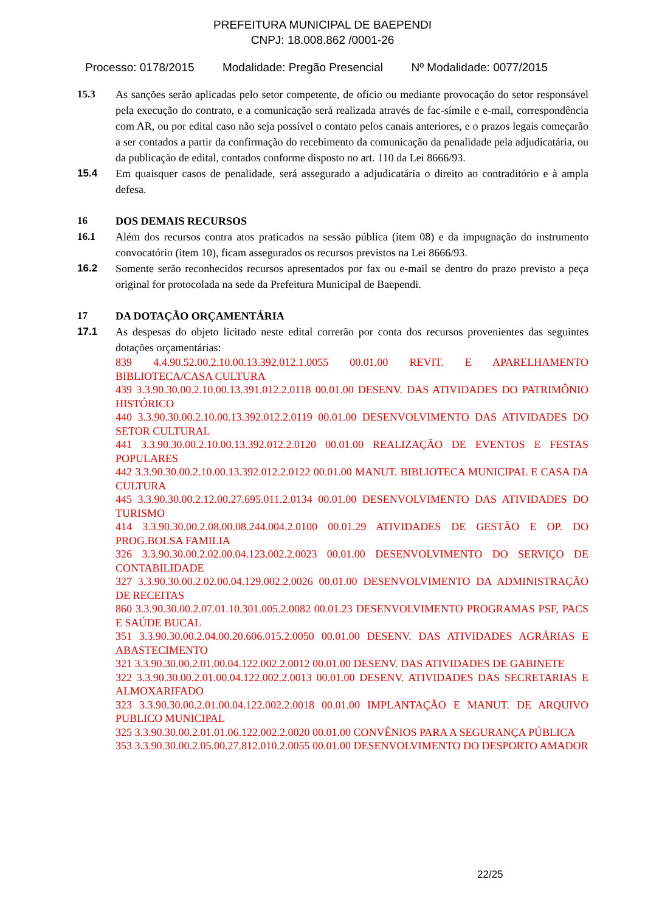PREFEITURA MUNICIPAL DE BAEPENDI
CNPJ: 18.008.862 /0001-26
Processo: 0178/2015 Modalidade: Pregão Presencial Nº Modalidade: 0077/2015
15.3 As sanções serão aplicadas pelo setor competente, de ofício ou mediante provocação do setor responsável pela execução do contrato, e a comunicação será realizada através de fac-símile e e-mail, correspondência com AR, ou por edital caso não seja possível o contato pelos canais anteriores, e o prazos legais começarão a ser contados a partir da confirmação do recebimento da comunicação da penalidade pela adjudicatária, ou da publicação de edital, contados conforme disposto no art. 110 da Lei 8666/93.
15.4 Em quaisquer casos de penalidade, será assegurado a adjudicatária o direito ao contraditório e à ampla defesa.
16 DOS DEMAIS RECURSOS
16.1 Além dos recursos contra atos praticados na sessão pública (item 08) e da impugnação do instrumento convocatório (item 10), ficam assegurados os recursos previstos na Lei 8666/93.
16.2 Somente serão reconhecidos recursos apresentados por fax ou e-mail se dentro do prazo previsto a peça original for protocolada na sede da Prefeitura Municipal de Baependi.
17 DA DOTAÇÃO ORÇAMENTÁRIA
17.1 As despesas do objeto licitado neste edital correrão por conta dos recursos provenientes das seguintes dotações orçamentárias:
839 4.4.90.52.00.2.10.00.13.392.012.1.0055 00.01.00 REVIT. E APARELHAMENTO BIBLIOTECA/CASA CULTURA
439 3.3.90.30.00.2.10.00.13.391.012.2.0118 00.01.00 DESENV. DAS ATIVIDADES DO PATRIMÔNIO HISTÓRICO
440 3.3.90.30.00.2.10.00.13.392.012.2.0119 00.01.00 DESENVOLVIMENTO DAS ATIVIDADES DO SETOR CULTURAL
441 3.3.90.30.00.2.10.00.13.392.012.2.0120 00.01.00 REALIZAÇÃO DE EVENTOS E FESTAS POPULARES
442 3.3.90.30.00.2.10.00.13.392.012.2.0122 00.01.00 MANUT. BIBLIOTECA MUNICIPAL E CASA DA CULTURA
445 3.3.90.30.00.2.12.00.27.695.011.2.0134 00.01.00 DESENVOLVIMENTO DAS ATIVIDADES DO TURISMO
414 3.3.90.30.00.2.08.00.08.244.004.2.0100 00.01.29 ATIVIDADES DE GESTÃO E OP. DO PROG.BOLSA FAMILIA
326 3.3.90.30.00.2.02.00.04.123.002.2.0023 00.01.00 DESENVOLVIMENTO DO SERVIÇO DE CONTABILIDADE
327 3.3.90.30.00.2.02.00.04.129.002.2.0026 00.01.00 DESENVOLVIMENTO DA ADMINISTRAÇÃO DE RECEITAS
860 3.3.90.30.00.2.07.01.10.301.005.2.0082 00.01.23 DESENVOLVIMENTO PROGRAMAS PSF, PACS E SAÚDE BUCAL
351 3.3.90.30.00.2.04.00.20.606.015.2.0050 00.01.00 DESENV. DAS ATIVIDADES AGRÁRIAS E ABASTECIMENTO
321 3.3.90.30.00.2.01.00.04.122.002.2.0012 00.01.00 DESENV. DAS ATIVIDADES DE GABINETE
322 3.3.90.30.00.2.01.00.04.122.002.2.0013 00.01.00 DESENV. ATIVIDADES DAS SECRETARIAS E ALMOXARIFADO
323 3.3.90.30.00.2.01.00.04.122.002.2.0018 00.01.00 IMPLANTAÇÃO E MANUT. DE ARQUIVO PUBLICO MUNICIPAL
325 3.3.90.30.00.2.01.01.06.122.002.2.0020 00.01.00 CONVÊNIOS PARA A SEGURANÇA PÚBLICA
353 3.3.90.30.00.2.05.00.27.812.010.2.0055 00.01.00 DESENVOLVIMENTO DO DESPORTO AMADOR
22/25